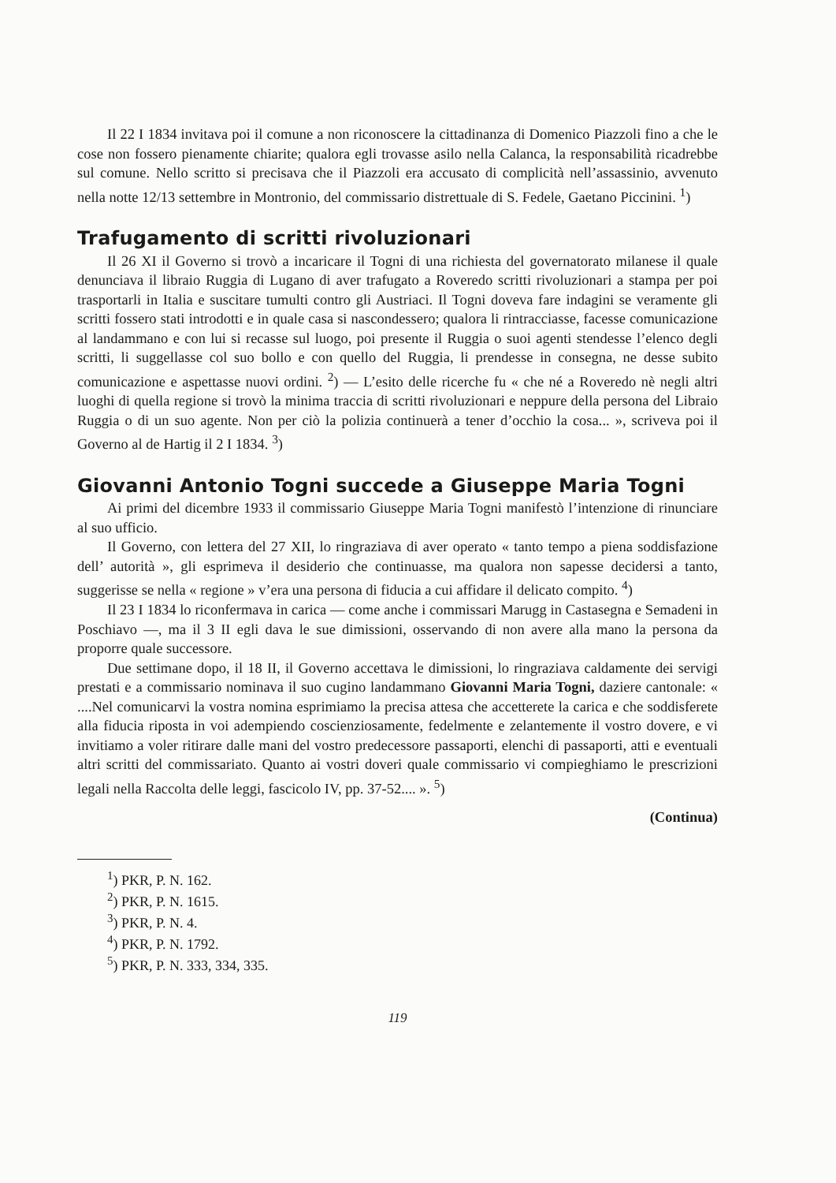Il 22 I 1834 invitava poi il comune a non riconoscere la cittadinanza di Domenico Piazzoli fino a che le cose non fossero pienamente chiarite; qualora egli trovasse asilo nella Calanca, la responsabilità ricadrebbe sul comune. Nello scritto si precisava che il Piazzoli era accusato di complicità nell’assassinio, avvenuto nella notte 12/13 settembre in Montronio, del commissario distrettuale di S. Fedele, Gaetano Piccinini. <sup>1</sup>)
Trafugamento di scritti rivoluzionari
Il 26 XI il Governo si trovò a incaricare il Togni di una richiesta del governatorato milanese il quale denunciava il libraio Ruggia di Lugano di aver trafugato a Roveredo scritti rivoluzionari a stampa per poi trasportarli in Italia e suscitare tumulti contro gli Austriaci. Il Togni doveva fare indagini se veramente gli scritti fossero stati introdotti e in quale casa si nascondessero; qualora li rintracciasse, facesse comunicazione al landammano e con lui si recasse sul luogo, poi presente il Ruggia o suoi agenti stendesse l’elenco degli scritti, li suggellasse col suo bollo e con quello del Ruggia, li prendesse in consegna, ne desse subito comunicazione e aspettasse nuovi ordini. <sup>2</sup>) — L’esito delle ricerche fu « che né a Roveredo nè negli altri luoghi di quella regione si trovò la minima traccia di scritti rivoluzionari e neppure della persona del Libraio Ruggia o di un suo agente. Non per ciò la polizia continuerà a tener d’occhio la cosa... », scriveva poi il Governo al de Hartig il 2 I 1834. <sup>3</sup>)
Giovanni Antonio Togni succede a Giuseppe Maria Togni
Ai primi del dicembre 1933 il commissario Giuseppe Maria Togni manifestò l’intenzione di rinunciare al suo ufficio.
Il Governo, con lettera del 27 XII, lo ringraziava di aver operato « tanto tempo a piena soddisfazione dell’ autorità », gli esprimeva il desiderio che continuasse, ma qualora non sapesse decidersi a tanto, suggerisse se nella « regione » v’era una persona di fiducia a cui affidare il delicato compito. <sup>4</sup>)
Il 23 I 1834 lo riconfermava in carica — come anche i commissari Marugg in Castasegna e Semadeni in Poschiavo —, ma il 3 II egli dava le sue dimissioni, osservando di non avere alla mano la persona da proporre quale successore.
Due settimane dopo, il 18 II, il Governo accettava le dimissioni, lo ringraziava caldamente dei servigi prestati e a commissario nominava il suo cugino landammano Giovanni Maria Togni, daziere cantonale: « ....Nel comunicarvi la vostra nomina esprimiamo la precisa attesa che accetterete la carica e che soddisferete alla fiducia riposta in voi adempiendo coscienziosamente, fedelmente e zelantemente il vostro dovere, e vi invitiamo a voler ritirare dalle mani del vostro predecessore passaporti, elenchi di passaporti, atti e eventuali altri scritti del commissariato. Quanto ai vostri doveri quale commissario vi compieghiamo le prescrizioni legali nella Raccolta delle leggi, fascicolo IV, pp. 37-52.... ». <sup>5</sup>)
(Continua)
<sup>1</sup>) PKR, P. N. 162.
<sup>2</sup>) PKR, P. N. 1615.
<sup>3</sup>) PKR, P. N. 4.
<sup>4</sup>) PKR, P. N. 1792.
<sup>5</sup>) PKR, P. N. 333, 334, 335.
119